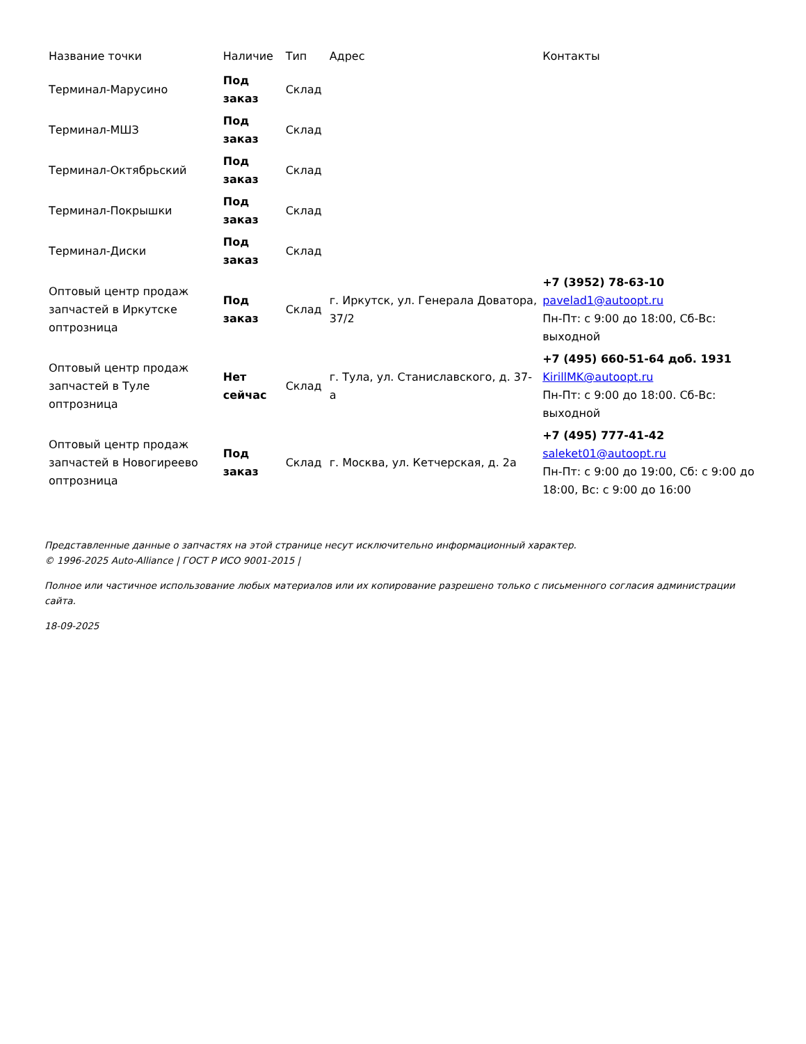| Название точки | Наличие | Тип | Адрес | Контакты |
| --- | --- | --- | --- | --- |
| Терминал-Марусино | Под заказ | Склад | | |
| Терминал-МШЗ | Под заказ | Склад | | |
| Терминал-Октябрьский | Под заказ | Склад | | |
| Терминал-Покрышки | Под заказ | Склад | | |
| Терминал-Диски | Под заказ | Склад | | |
| Оптовый центр продаж запчастей в Иркутске оптрозница | Под заказ | Склад | г. Иркутск, ул. Генерала Доватора, 37/2 | +7 (3952) 78-63-10 pavelad1@autoopt.ru Пн-Пт: с 9:00 до 18:00, Сб-Вс: выходной |
| Оптовый центр продаж запчастей в Туле оптрозница | Нет сейчас | Склад | г. Тула, ул. Станиславского, д. 37-а | +7 (495) 660-51-64 доб. 1931 KirillMK@autoopt.ru Пн-Пт: с 9:00 до 18:00. Сб-Вс: выходной |
| Оптовый центр продаж запчастей в Новогиреево оптрозница | Под заказ | Склад | г. Москва, ул. Кетчерская, д. 2а | +7 (495) 777-41-42 saleket01@autoopt.ru Пн-Пт: с 9:00 до 19:00, Сб: с 9:00 до 18:00, Вс: с 9:00 до 16:00 |
Представленные данные о запчастях на этой странице несут исключительно информационный характер.
© 1996-2025 Auto-Alliance | ГОСТ Р ИСО 9001-2015 |
Полное или частичное использование любых материалов или их копирование разрешено только с письменного согласия администрации сайта.
18-09-2025